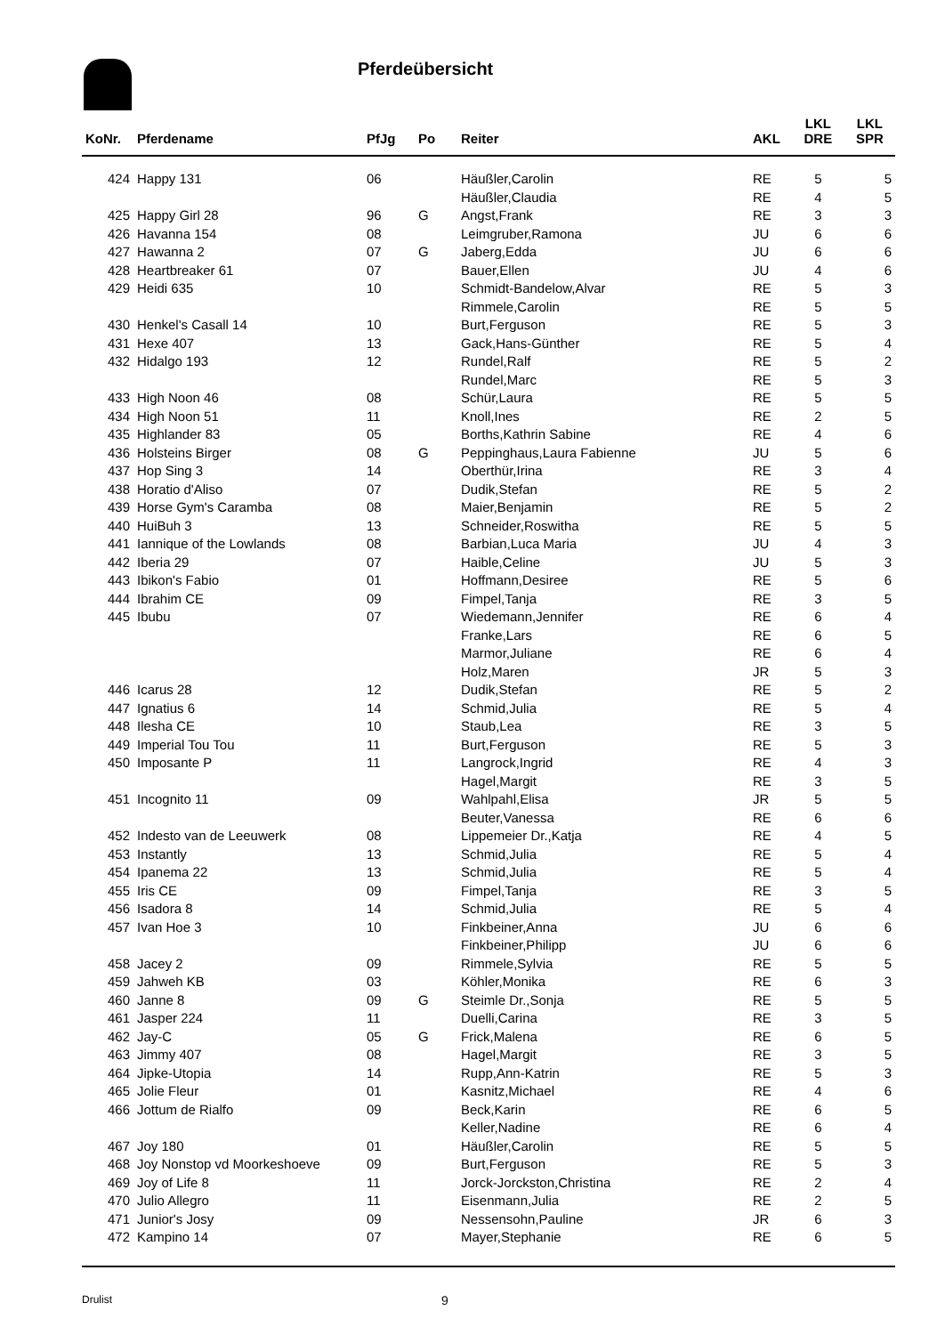Pferdeübersicht
| KoNr. | Pferdename | PfJg | Po | Reiter | AKL | LKL DRE | LKL SPR |
| --- | --- | --- | --- | --- | --- | --- | --- |
| 424 | Happy 131 | 06 | | Häußler,Carolin | RE | 5 | 5 |
| | | | | Häußler,Claudia | RE | 4 | 5 |
| 425 | Happy Girl 28 | 96 | G | Angst,Frank | RE | 3 | 3 |
| 426 | Havanna 154 | 08 | | Leimgruber,Ramona | JU | 6 | 6 |
| 427 | Hawanna 2 | 07 | G | Jaberg,Edda | JU | 6 | 6 |
| 428 | Heartbreaker 61 | 07 | | Bauer,Ellen | JU | 4 | 6 |
| 429 | Heidi 635 | 10 | | Schmidt-Bandelow,Alvar | RE | 5 | 3 |
| | | | | Rimmele,Carolin | RE | 5 | 5 |
| 430 | Henkel's Casall 14 | 10 | | Burt,Ferguson | RE | 5 | 3 |
| 431 | Hexe 407 | 13 | | Gack,Hans-Günther | RE | 5 | 4 |
| 432 | Hidalgo 193 | 12 | | Rundel,Ralf | RE | 5 | 2 |
| | | | | Rundel,Marc | RE | 5 | 3 |
| 433 | High Noon 46 | 08 | | Schür,Laura | RE | 5 | 5 |
| 434 | High Noon 51 | 11 | | Knoll,Ines | RE | 2 | 5 |
| 435 | Highlander 83 | 05 | | Borths,Kathrin Sabine | RE | 4 | 6 |
| 436 | Holsteins Birger | 08 | G | Peppinghaus,Laura Fabienne | JU | 5 | 6 |
| 437 | Hop Sing 3 | 14 | | Oberthür,Irina | RE | 3 | 4 |
| 438 | Horatio d'Aliso | 07 | | Dudik,Stefan | RE | 5 | 2 |
| 439 | Horse Gym's Caramba | 08 | | Maier,Benjamin | RE | 5 | 2 |
| 440 | HuiBuh 3 | 13 | | Schneider,Roswitha | RE | 5 | 5 |
| 441 | Iannique of the Lowlands | 08 | | Barbian,Luca Maria | JU | 4 | 3 |
| 442 | Iberia 29 | 07 | | Haible,Celine | JU | 5 | 3 |
| 443 | Ibikon's Fabio | 01 | | Hoffmann,Desiree | RE | 5 | 6 |
| 444 | Ibrahim CE | 09 | | Fimpel,Tanja | RE | 3 | 5 |
| 445 | Ibubu | 07 | | Wiedemann,Jennifer | RE | 6 | 4 |
| | | | | Franke,Lars | RE | 6 | 5 |
| | | | | Marmor,Juliane | RE | 6 | 4 |
| | | | | Holz,Maren | JR | 5 | 3 |
| 446 | Icarus 28 | 12 | | Dudik,Stefan | RE | 5 | 2 |
| 447 | Ignatius 6 | 14 | | Schmid,Julia | RE | 5 | 4 |
| 448 | Ilesha CE | 10 | | Staub,Lea | RE | 3 | 5 |
| 449 | Imperial Tou Tou | 11 | | Burt,Ferguson | RE | 5 | 3 |
| 450 | Imposante P | 11 | | Langrock,Ingrid | RE | 4 | 3 |
| | | | | Hagel,Margit | RE | 3 | 5 |
| 451 | Incognito 11 | 09 | | Wahlpahl,Elisa | JR | 5 | 5 |
| | | | | Beuter,Vanessa | RE | 6 | 6 |
| 452 | Indesto van de Leeuwerk | 08 | | Lippemeier Dr.,Katja | RE | 4 | 5 |
| 453 | Instantly | 13 | | Schmid,Julia | RE | 5 | 4 |
| 454 | Ipanema 22 | 13 | | Schmid,Julia | RE | 5 | 4 |
| 455 | Iris CE | 09 | | Fimpel,Tanja | RE | 3 | 5 |
| 456 | Isadora 8 | 14 | | Schmid,Julia | RE | 5 | 4 |
| 457 | Ivan Hoe 3 | 10 | | Finkbeiner,Anna | JU | 6 | 6 |
| | | | | Finkbeiner,Philipp | JU | 6 | 6 |
| 458 | Jacey 2 | 09 | | Rimmele,Sylvia | RE | 5 | 5 |
| 459 | Jahweh KB | 03 | | Köhler,Monika | RE | 6 | 3 |
| 460 | Janne 8 | 09 | G | Steimle Dr.,Sonja | RE | 5 | 5 |
| 461 | Jasper 224 | 11 | | Duelli,Carina | RE | 3 | 5 |
| 462 | Jay-C | 05 | G | Frick,Malena | RE | 6 | 5 |
| 463 | Jimmy 407 | 08 | | Hagel,Margit | RE | 3 | 5 |
| 464 | Jipke-Utopia | 14 | | Rupp,Ann-Katrin | RE | 5 | 3 |
| 465 | Jolie Fleur | 01 | | Kasnitz,Michael | RE | 4 | 6 |
| 466 | Jottum de Rialfo | 09 | | Beck,Karin | RE | 6 | 5 |
| | | | | Keller,Nadine | RE | 6 | 4 |
| 467 | Joy 180 | 01 | | Häußler,Carolin | RE | 5 | 5 |
| 468 | Joy Nonstop vd Moorkeshoeve | 09 | | Burt,Ferguson | RE | 5 | 3 |
| 469 | Joy of Life 8 | 11 | | Jorck-Jorckston,Christina | RE | 2 | 4 |
| 470 | Julio Allegro | 11 | | Eisenmann,Julia | RE | 2 | 5 |
| 471 | Junior's Josy | 09 | | Nessensohn,Pauline | JR | 6 | 3 |
| 472 | Kampino 14 | 07 | | Mayer,Stephanie | RE | 6 | 5 |
Drulist 9